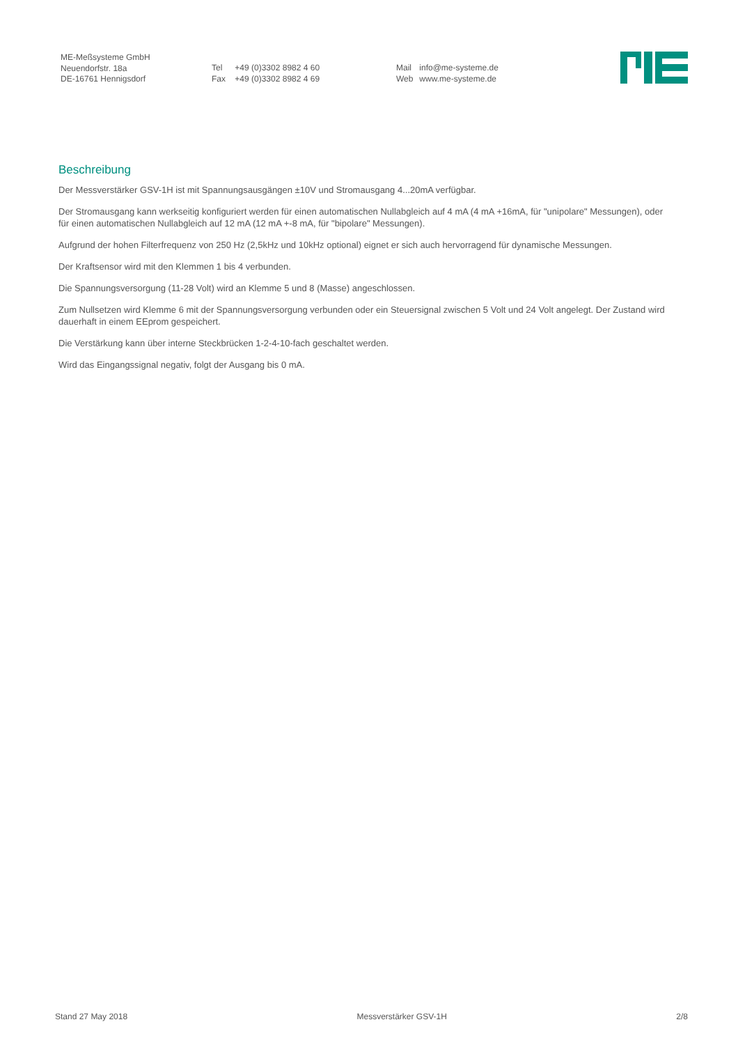ME-Meßsysteme GmbH
Neuendorfstr. 18a
DE-16761 Hennigsdorf
Tel +49 (0)3302 8982 4 60
Fax +49 (0)3302 8982 4 69
Mail info@me-systeme.de
Web www.me-systeme.de
Beschreibung
Der Messverstärker GSV-1H ist mit Spannungsausgängen ±10V und Stromausgang 4...20mA verfügbar.
Der Stromausgang kann werkseitig konfiguriert werden für einen automatischen Nullabgleich auf 4 mA (4 mA +16mA, für "unipolare" Messungen), oder für einen automatischen Nullabgleich auf 12 mA (12 mA +-8 mA, für "bipolare" Messungen).
Aufgrund der hohen Filterfrequenz von 250 Hz (2,5kHz und 10kHz optional) eignet er sich auch hervorragend für dynamische Messungen.
Der Kraftsensor wird mit den Klemmen 1 bis 4 verbunden.
Die Spannungsversorgung (11-28 Volt) wird an Klemme 5 und 8 (Masse) angeschlossen.
Zum Nullsetzen wird Klemme 6 mit der Spannungsversorgung verbunden oder ein Steuersignal zwischen 5 Volt und 24 Volt angelegt. Der Zustand wird dauerhaft in einem EEprom gespeichert.
Die Verstärkung kann über interne Steckbrücken 1-2-4-10-fach geschaltet werden.
Wird das Eingangssignal negativ, folgt der Ausgang bis 0 mA.
Stand 27 May 2018 Messverstärker GSV-1H 2/8